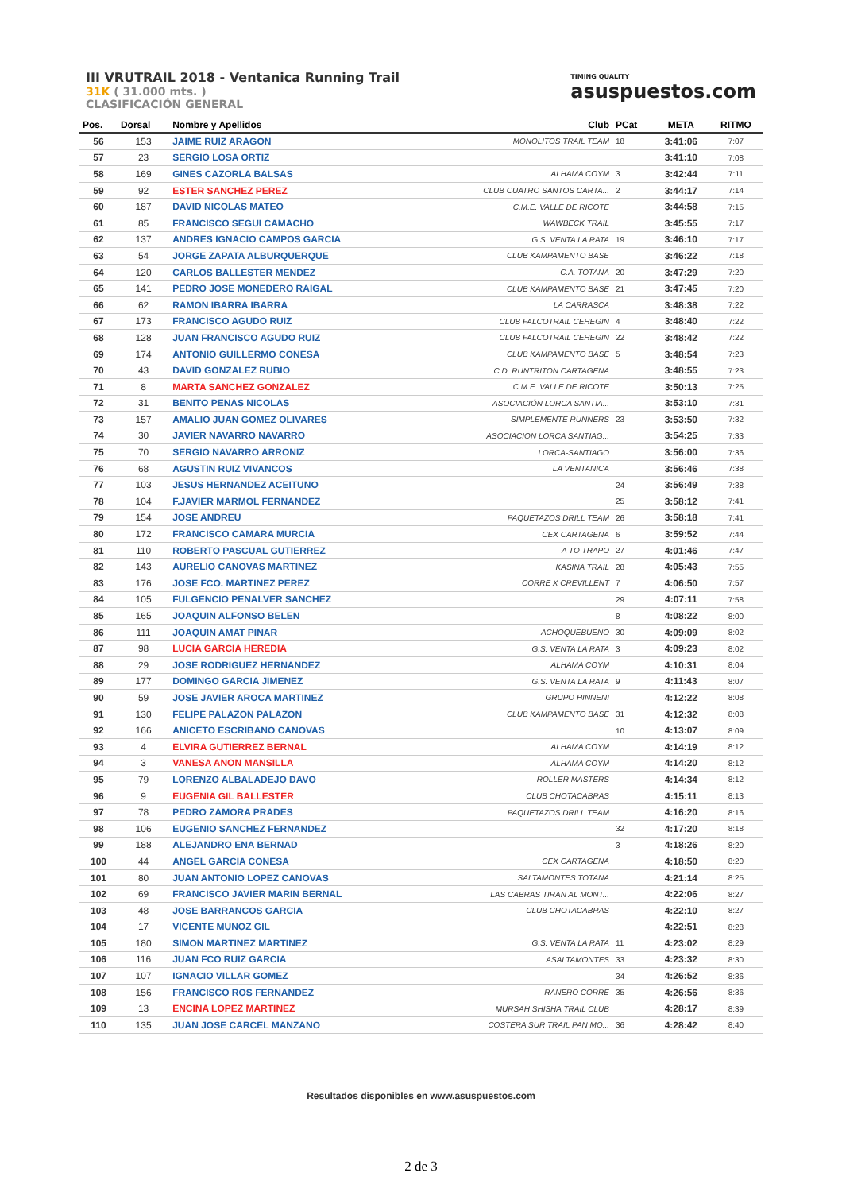III VRUTRAIL 2018 - Ventanica Running Trail
31K ( 31.000 mts. )
CLASIFICACIÓN GENERAL
TIMING QUALITY
asuspuestos.com
| Pos. | Dorsal | Nombre y Apellidos | Club | PCat | META | RITMO |
| --- | --- | --- | --- | --- | --- | --- |
| 56 | 153 | JAIME RUIZ ARAGON | MONOLITOS TRAIL TEAM | 18 | 3:41:06 | 7:07 |
| 57 | 23 | SERGIO LOSA ORTIZ | | | 3:41:10 | 7:08 |
| 58 | 169 | GINES CAZORLA BALSAS | ALHAMA COYM | 3 | 3:42:44 | 7:11 |
| 59 | 92 | ESTER SANCHEZ PEREZ | CLUB CUATRO SANTOS CARTA... | 2 | 3:44:17 | 7:14 |
| 60 | 187 | DAVID NICOLAS MATEO | C.M.E. VALLE DE RICOTE | | 3:44:58 | 7:15 |
| 61 | 85 | FRANCISCO SEGUI CAMACHO | WAWBECK TRAIL | | 3:45:55 | 7:17 |
| 62 | 137 | ANDRES IGNACIO CAMPOS GARCIA | G.S. VENTA LA RATA | 19 | 3:46:10 | 7:17 |
| 63 | 54 | JORGE ZAPATA ALBURQUERQUE | CLUB KAMPAMENTO BASE | | 3:46:22 | 7:18 |
| 64 | 120 | CARLOS BALLESTER MENDEZ | C.A. TOTANA | 20 | 3:47:29 | 7:20 |
| 65 | 141 | PEDRO JOSE MONEDERO RAIGAL | CLUB KAMPAMENTO BASE | 21 | 3:47:45 | 7:20 |
| 66 | 62 | RAMON IBARRA IBARRA | LA CARRASCA | | 3:48:38 | 7:22 |
| 67 | 173 | FRANCISCO AGUDO RUIZ | CLUB FALCOTRAIL CEHEGIN | 4 | 3:48:40 | 7:22 |
| 68 | 128 | JUAN FRANCISCO AGUDO RUIZ | CLUB FALCOTRAIL CEHEGIN | 22 | 3:48:42 | 7:22 |
| 69 | 174 | ANTONIO GUILLERMO CONESA | CLUB KAMPAMENTO BASE | 5 | 3:48:54 | 7:23 |
| 70 | 43 | DAVID GONZALEZ RUBIO | C.D. RUNTRITON CARTAGENA | | 3:48:55 | 7:23 |
| 71 | 8 | MARTA SANCHEZ GONZALEZ | C.M.E. VALLE DE RICOTE | | 3:50:13 | 7:25 |
| 72 | 31 | BENITO PENAS NICOLAS | ASOCIACIÓN LORCA SANTIA... | | 3:53:10 | 7:31 |
| 73 | 157 | AMALIO JUAN GOMEZ OLIVARES | SIMPLEMENTE RUNNERS | 23 | 3:53:50 | 7:32 |
| 74 | 30 | JAVIER NAVARRO NAVARRO | ASOCIACION LORCA SANTIAG... | | 3:54:25 | 7:33 |
| 75 | 70 | SERGIO NAVARRO ARRONIZ | LORCA-SANTIAGO | | 3:56:00 | 7:36 |
| 76 | 68 | AGUSTIN RUIZ VIVANCOS | LA VENTANICA | | 3:56:46 | 7:38 |
| 77 | 103 | JESUS HERNANDEZ ACEITUNO | | 24 | 3:56:49 | 7:38 |
| 78 | 104 | F.JAVIER MARMOL FERNANDEZ | | 25 | 3:58:12 | 7:41 |
| 79 | 154 | JOSE ANDREU | PAQUETAZOS DRILL TEAM | 26 | 3:58:18 | 7:41 |
| 80 | 172 | FRANCISCO CAMARA MURCIA | CEX CARTAGENA | 6 | 3:59:52 | 7:44 |
| 81 | 110 | ROBERTO PASCUAL GUTIERREZ | A TO TRAPO | 27 | 4:01:46 | 7:47 |
| 82 | 143 | AURELIO CANOVAS MARTINEZ | KASINA TRAIL | 28 | 4:05:43 | 7:55 |
| 83 | 176 | JOSE FCO. MARTINEZ PEREZ | CORRE X CREVILLENT | 7 | 4:06:50 | 7:57 |
| 84 | 105 | FULGENCIO PENALVER SANCHEZ | | 29 | 4:07:11 | 7:58 |
| 85 | 165 | JOAQUIN ALFONSO BELEN | | 8 | 4:08:22 | 8:00 |
| 86 | 111 | JOAQUIN AMAT PINAR | ACHOQUEBUENO | 30 | 4:09:09 | 8:02 |
| 87 | 98 | LUCIA GARCIA HEREDIA | G.S. VENTA LA RATA | 3 | 4:09:23 | 8:02 |
| 88 | 29 | JOSE RODRIGUEZ HERNANDEZ | ALHAMA COYM | | 4:10:31 | 8:04 |
| 89 | 177 | DOMINGO GARCIA JIMENEZ | G.S. VENTA LA RATA | 9 | 4:11:43 | 8:07 |
| 90 | 59 | JOSE JAVIER AROCA MARTINEZ | GRUPO HINNENI | | 4:12:22 | 8:08 |
| 91 | 130 | FELIPE PALAZON PALAZON | CLUB KAMPAMENTO BASE | 31 | 4:12:32 | 8:08 |
| 92 | 166 | ANICETO ESCRIBANO CANOVAS | | 10 | 4:13:07 | 8:09 |
| 93 | 4 | ELVIRA GUTIERREZ BERNAL | ALHAMA COYM | | 4:14:19 | 8:12 |
| 94 | 3 | VANESA ANON MANSILLA | ALHAMA COYM | | 4:14:20 | 8:12 |
| 95 | 79 | LORENZO ALBALADEJO DAVO | ROLLER MASTERS | | 4:14:34 | 8:12 |
| 96 | 9 | EUGENIA GIL BALLESTER | CLUB CHOTACABRAS | | 4:15:11 | 8:13 |
| 97 | 78 | PEDRO ZAMORA PRADES | PAQUETAZOS DRILL TEAM | | 4:16:20 | 8:16 |
| 98 | 106 | EUGENIO SANCHEZ FERNANDEZ | | 32 | 4:17:20 | 8:18 |
| 99 | 188 | ALEJANDRO ENA BERNAD | - | 3 | 4:18:26 | 8:20 |
| 100 | 44 | ANGEL GARCIA CONESA | CEX CARTAGENA | | 4:18:50 | 8:20 |
| 101 | 80 | JUAN ANTONIO LOPEZ CANOVAS | SALTAMONTES TOTANA | | 4:21:14 | 8:25 |
| 102 | 69 | FRANCISCO JAVIER MARIN BERNAL | LAS CABRAS TIRAN AL MONT... | | 4:22:06 | 8:27 |
| 103 | 48 | JOSE BARRANCOS GARCIA | CLUB CHOTACABRAS | | 4:22:10 | 8:27 |
| 104 | 17 | VICENTE MUNOZ GIL | | | 4:22:51 | 8:28 |
| 105 | 180 | SIMON MARTINEZ MARTINEZ | G.S. VENTA LA RATA | 11 | 4:23:02 | 8:29 |
| 106 | 116 | JUAN FCO RUIZ GARCIA | ASALTAMONTES | 33 | 4:23:32 | 8:30 |
| 107 | 107 | IGNACIO VILLAR GOMEZ | | 34 | 4:26:52 | 8:36 |
| 108 | 156 | FRANCISCO ROS FERNANDEZ | RANERO CORRE | 35 | 4:26:56 | 8:36 |
| 109 | 13 | ENCINA LOPEZ MARTINEZ | MURSAH SHISHA TRAIL CLUB | | 4:28:17 | 8:39 |
| 110 | 135 | JUAN JOSE CARCEL MANZANO | COSTERA SUR TRAIL PAN MO... | 36 | 4:28:42 | 8:40 |
Resultados disponibles en www.asuspuestos.com
2 de 3